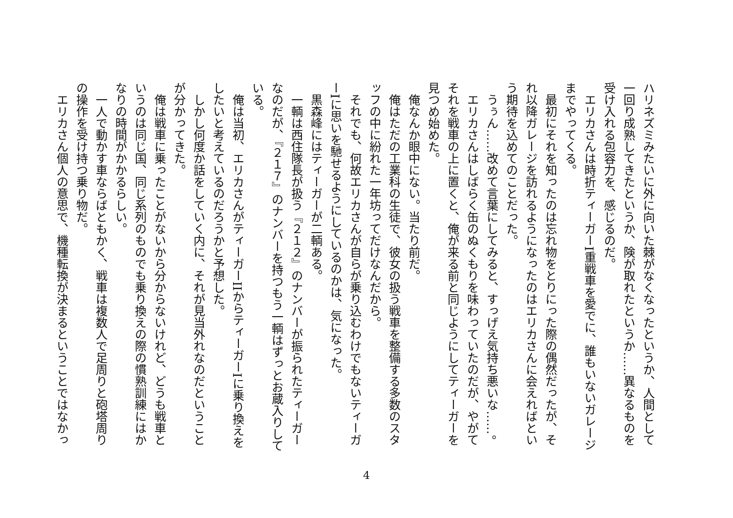ハリネズミみたいに外に向いた棘がなくなったというか、人間として一回り成熟してきたというか、険が取れたというか……異なるものを受け入れる包容力を、感じるのだ。
エリカさんは時折ティーガーI重戦車を愛でに、誰もいないガレージまでやってくる。
最初にそれを知ったのは忘れ物をとりにった際の偶然だったが、それ以降ガレージを訪れるようになったのはエリカさんに会えればという期待を込めてのことだった。
うぅん……改めて言葉にしてみると、すっげえ気持ち悪いな……。
エリカさんはしばらく缶のぬくもりを味わっていたのだが、やがてそれを戦車の上に置くと、俺が来る前と同じようにしてティーガーを見つめ始めた。
俺なんか眼中にない。当たり前だ。
俺はただの工業科の生徒で、彼女の扱う戦車を整備する多数のスタッフの中に紛れた一年坊ってだけなんだから。
それでも、何故エリカさんが自らが乗り込むわけでもないティーガーIに思いを馳せるようにしているのかは、気になった。
黒森峰にはティーガーが二輌ある。
一輌は西住隊長が扱う『２１２』のナンバーが振られたティーガーなのだが、『２１７』のナンバーを持つもう一輌はずっとお蔵入りしている。
俺は当初、エリカさんがティーガーIIからティーガーIに乗り換えをしたいと考えているのだろうかと予想した。
しかし何度か話をしていく内に、それが見当外れなのだということが分かってきた。
俺は戦車に乗ったことがないから分からないけれど、どうも戦車というのは同じ国、同じ系列のものでも乗り換えの際の慣熟訓練にはかなりの時間がかかるらしい。
一人で動かす車ならばともかく、戦車は複数人で足周りと砲塔周りの操作を受け持つ乗り物だ。
エリカさん個人の意思で、機種転換が決まるということではなかっ
4